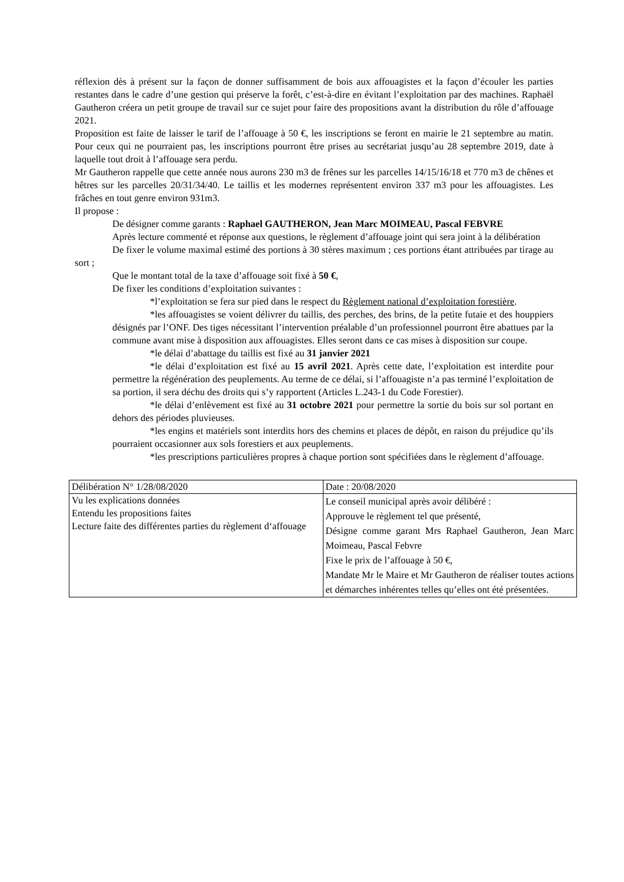réflexion dès à présent sur la façon de donner suffisamment de bois aux affouagistes et la façon d’écouler les parties restantes dans le cadre d’une gestion qui préserve la forêt, c’est-à-dire en évitant l’exploitation par des machines. Raphaël Gautheron créera un petit groupe de travail sur ce sujet pour faire des propositions avant la distribution du rôle d’affouage 2021.
Proposition est faite de laisser le tarif de l’affouage à 50 €, les inscriptions se feront en mairie le 21 septembre au matin. Pour ceux qui ne pourraient pas, les inscriptions pourront être prises au secrétariat jusqu’au 28 septembre 2019, date à laquelle tout droit à l’affouage sera perdu.
Mr Gautheron rappelle que cette année nous aurons 230 m3 de frênes sur les parcelles 14/15/16/18 et 770 m3 de chênes et hêtres sur les parcelles 20/31/34/40. Le taillis et les modernes représentent environ 337 m3 pour les affouagistes. Les frâches en tout genre environ 931m3.
Il propose :
De désigner comme garants : Raphael GAUTHERON, Jean Marc MOIMEAU, Pascal FEBVRE
Après lecture commenté et réponse aux questions, le règlement d’affouage joint qui sera joint à la délibération
De fixer le volume maximal estimé des portions à 30 stères maximum ; ces portions étant attribuées par tirage au sort ;
Que le montant total de la taxe d’affouage soit fixé à 50 €,
De fixer les conditions d’exploitation suivantes :
*l’exploitation se fera sur pied dans le respect du Règlement national d’exploitation forestière.
*les affouagistes se voient délivrer du taillis, des perches, des brins, de la petite futaie et des houppiers désignés par l’ONF. Des tiges nécessitant l’intervention préalable d’un professionnel pourront être abattues par la commune avant mise à disposition aux affouagistes. Elles seront dans ce cas mises à disposition sur coupe.
*le délai d’abattage du taillis est fixé au 31 janvier 2021
*le délai d’exploitation est fixé au 15 avril 2021. Après cette date, l’exploitation est interdite pour permettre la régénération des peuplements. Au terme de ce délai, si l’affouagiste n’a pas terminé l’exploitation de sa portion, il sera déchu des droits qui s’y rapportent (Articles L.243-1 du Code Forestier).
*le délai d’enlèvement est fixé au 31 octobre 2021 pour permettre la sortie du bois sur sol portant en dehors des périodes pluvieuses.
*les engins et matériels sont interdits hors des chemins et places de dépôt, en raison du préjudice qu’ils pourraient occasionner aux sols forestiers et aux peuplements.
*les prescriptions particulières propres à chaque portion sont spécifiées dans le règlement d’affouage.
| Délibération N° 1/28/08/2020 | Date : 20/08/2020 |
| Vu les explications données Entendu les propositions faites Lecture faite des différentes parties du règlement d‘affouage | Le conseil municipal après avoir délibéré : Approuve le règlement tel que présenté, Désigne comme garant Mrs Raphael Gautheron, Jean Marc Moimeau, Pascal Febvre Fixe le prix de l’affouage à 50 €, Mandate Mr le Maire et Mr Gautheron de réaliser toutes actions et démarches inhérentes telles qu’elles ont été présentées. |